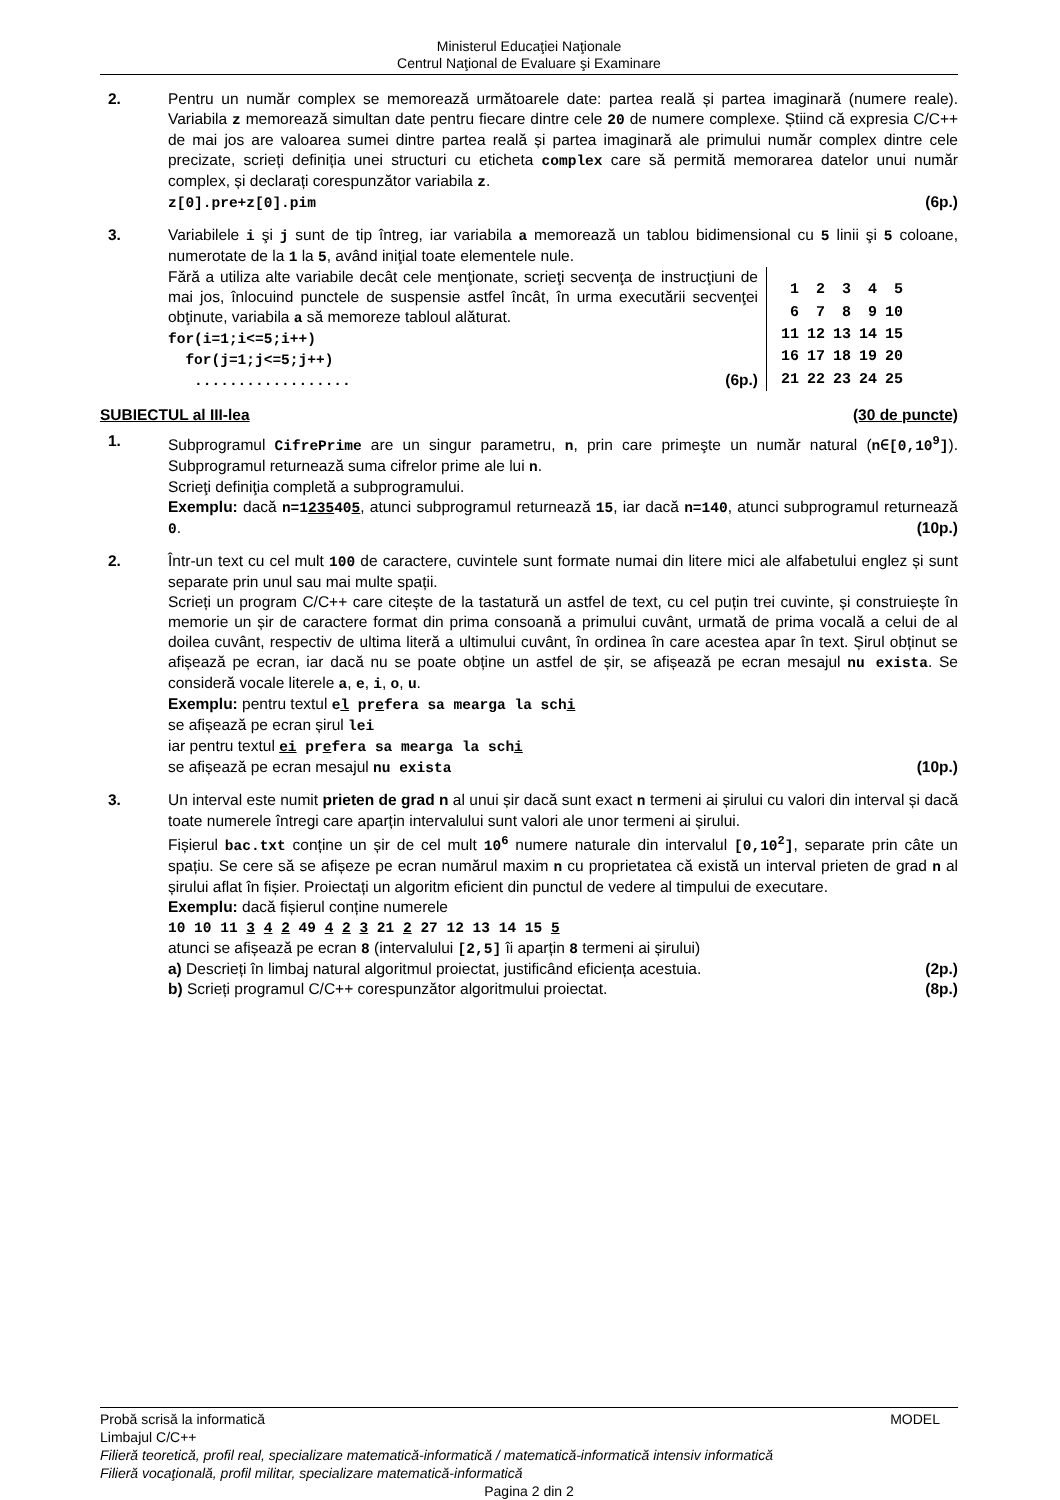Ministerul Educaţiei Naţionale
Centrul Naţional de Evaluare şi Examinare
2. Pentru un număr complex se memorează următoarele date: partea reală și partea imaginară (numere reale). Variabila z memorează simultan date pentru fiecare dintre cele 20 de numere complexe. Știind că expresia C/C++ de mai jos are valoarea sumei dintre partea reală și partea imaginară ale primului număr complex dintre cele precizate, scrieți definiția unei structuri cu eticheta complex care să permită memorarea datelor unui număr complex, și declarați corespunzător variabila z.
z[0].pre+z[0].pim (6p.)
3. Variabilele i şi j sunt de tip întreg, iar variabila a memorează un tablou bidimensional cu 5 linii şi 5 coloane, numerotate de la 1 la 5, având iniţial toate elementele nule.
Fără a utiliza alte variabile decât cele menţionate, scrieţi secvenţa de instrucţiuni de mai jos, înlocuind punctele de suspensie astfel încât, în urma executării secvenţei obţinute, variabila a să memoreze tabloul alăturat.
for(i=1;i<=5;i++)
for(j=1;j<=5;j++)
.................. (6p.)
| 1 | 2 | 3 | 4 | 5 |
| 6 | 7 | 8 | 9 | 10 |
| 11 | 12 | 13 | 14 | 15 |
| 16 | 17 | 18 | 19 | 20 |
| 21 | 22 | 23 | 24 | 25 |
SUBIECTUL al III-lea (30 de puncte)
1. Subprogramul CifrePrime are un singur parametru, n, prin care primeşte un număr natural (n∈[0,10<sup>9</sup>]). Subprogramul returnează suma cifrelor prime ale lui n.
Scrieţi definiţia completă a subprogramului.
Exemplu: dacă n=1235405, atunci subprogramul returnează 15, iar dacă n=140, atunci subprogramul returnează 0. (10p.)
2. Într-un text cu cel mult 100 de caractere, cuvintele sunt formate numai din litere mici ale alfabetului englez și sunt separate prin unul sau mai multe spații.
Scrieți un program C/C++ care citește de la tastatură un astfel de text, cu cel puțin trei cuvinte, și construiește în memorie un șir de caractere format din prima consoană a primului cuvânt, urmată de prima vocală a celui de al doilea cuvânt, respectiv de ultima literă a ultimului cuvânt, în ordinea în care acestea apar în text. Șirul obținut se afișează pe ecran, iar dacă nu se poate obține un astfel de șir, se afișează pe ecran mesajul nu exista. Se consideră vocale literele a, e, i, o, u.
Exemplu: pentru textul el prefera sa mearga la schi
se afișează pe ecran șirul lei
iar pentru textul ei prefera sa mearga la schi
se afișează pe ecran mesajul nu exista (10p.)
3. Un interval este numit prieten de grad n al unui șir dacă sunt exact n termeni ai șirului cu valori din interval și dacă toate numerele întregi care aparțin intervalului sunt valori ale unor termeni ai șirului.
Fișierul bac.txt conține un șir de cel mult 10<sup>6</sup> numere naturale din intervalul [0,10<sup>2</sup>], separate prin câte un spațiu. Se cere să se afișeze pe ecran numărul maxim n cu proprietatea că există un interval prieten de grad n al șirului aflat în fișier. Proiectați un algoritm eficient din punctul de vedere al timpului de executare.
Exemplu: dacă fișierul conține numerele
10 10 11 3 4 2 49 4 2 3 21 2 27 12 13 14 15 5
atunci se afișează pe ecran 8 (intervalului [2,5] îi aparțin 8 termeni ai șirului)
a) Descrieți în limbaj natural algoritmul proiectat, justificând eficiența acestuia. (2p.)
b) Scrieți programul C/C++ corespunzător algoritmului proiectat. (8p.)
Probă scrisă la informatică MODEL
Limbajul C/C++
Filieră teoretică, profil real, specializare matematică-informatică / matematică-informatică intensiv informatică
Filieră vocaţională, profil militar, specializare matematică-informatică
Pagina 2 din 2